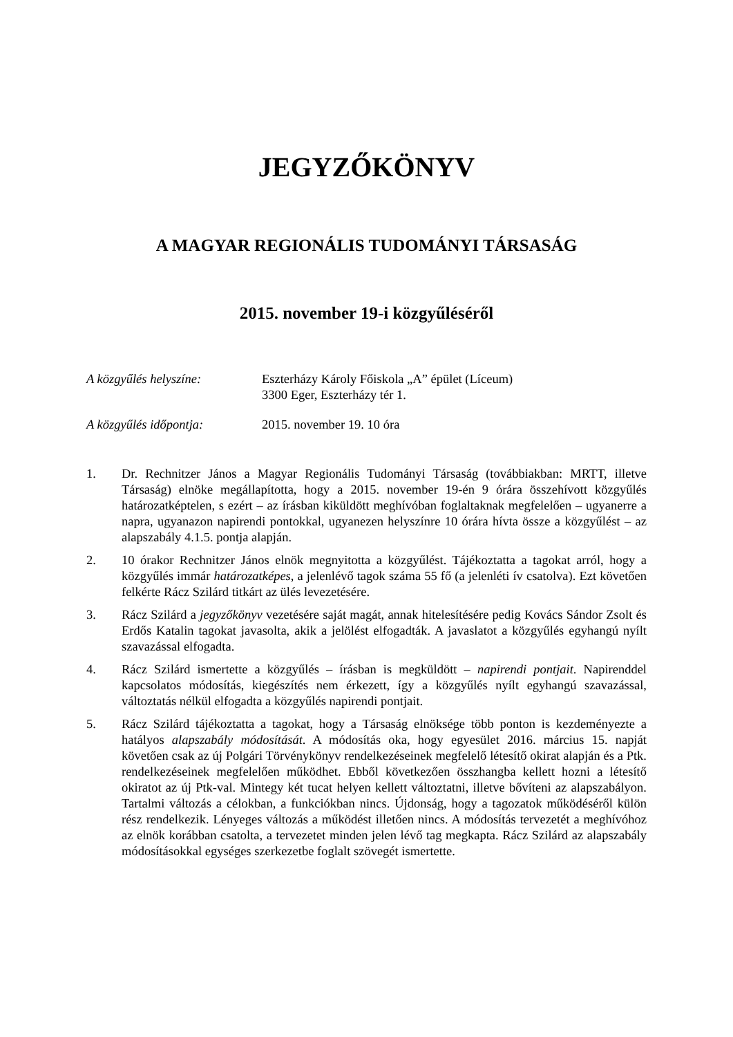JEGYZŐKÖNYV
A MAGYAR REGIONÁLIS TUDOMÁNYI TÁRSASÁG
2015. november 19-i közgyűléséről
A közgyűlés helyszíne: Eszterházy Károly Főiskola „A” épület (Líceum)
3300 Eger, Eszterházy tér 1.
A közgyűlés időpontja: 2015. november 19. 10 óra
1. Dr. Rechnitzer János a Magyar Regionális Tudományi Társaság (továbbiakban: MRTT, illetve Társaság) elnöke megállapította, hogy a 2015. november 19-én 9 órára összehívott közgyűlés határozatképtelen, s ezért – az írásban kiküldött meghívóban foglaltaknak megfelelően – ugyanerre a napra, ugyanazon napirendi pontokkal, ugyanezen helyszínre 10 órára hívta össze a közgyűlést – az alapszabály 4.1.5. pontja alapján.
2. 10 órakor Rechnitzer János elnök megnyitotta a közgyűlést. Tájékoztatta a tagokat arról, hogy a közgyűlés immár határozatképes, a jelenlévő tagok száma 55 fő (a jelenléti ív csatolva). Ezt követően felkérte Rácz Szilárd titkárt az ülés levezetésére.
3. Rácz Szilárd a jegyzőkönyv vezetésére saját magát, annak hitelesítésére pedig Kovács Sándor Zsolt és Erdős Katalin tagokat javasolta, akik a jelölést elfogadták. A javaslatot a közgyűlés egyhangú nyílt szavazással elfogadta.
4. Rácz Szilárd ismertette a közgyűlés – írásban is megküldött – napirendi pontjait. Napirenddel kapcsolatos módosítás, kiegészítés nem érkezett, így a közgyűlés nyílt egyhangú szavazással, változtatás nélkül elfogadta a közgyűlés napirendi pontjait.
5. Rácz Szilárd tájékoztatta a tagokat, hogy a Társaság elnöksége több ponton is kezdeményezte a hatályos alapszabály módosítását. A módosítás oka, hogy egyesület 2016. március 15. napját követően csak az új Polgári Törvénykönyv rendelkezéseinek megfelelő létesítő okirat alapján és a Ptk. rendelkezéseinek megfelelően működhet. Ebből következően összhangba kellett hozni a létesítő okiratot az új Ptk-val. Mintegy két tucat helyen kellett változtatni, illetve bővíteni az alapszabályon. Tartalmi változás a célokban, a funkciókban nincs. Újdonság, hogy a tagozatok működéséről külön rész rendelkezik. Lényeges változás a működést illetően nincs. A módosítás tervezetét a meghívóhoz az elnök korábban csatolta, a tervezetet minden jelen lévő tag megkapta. Rácz Szilárd az alapszabály módosításokkal egységes szerkezetbe foglalt szövegét ismertette.